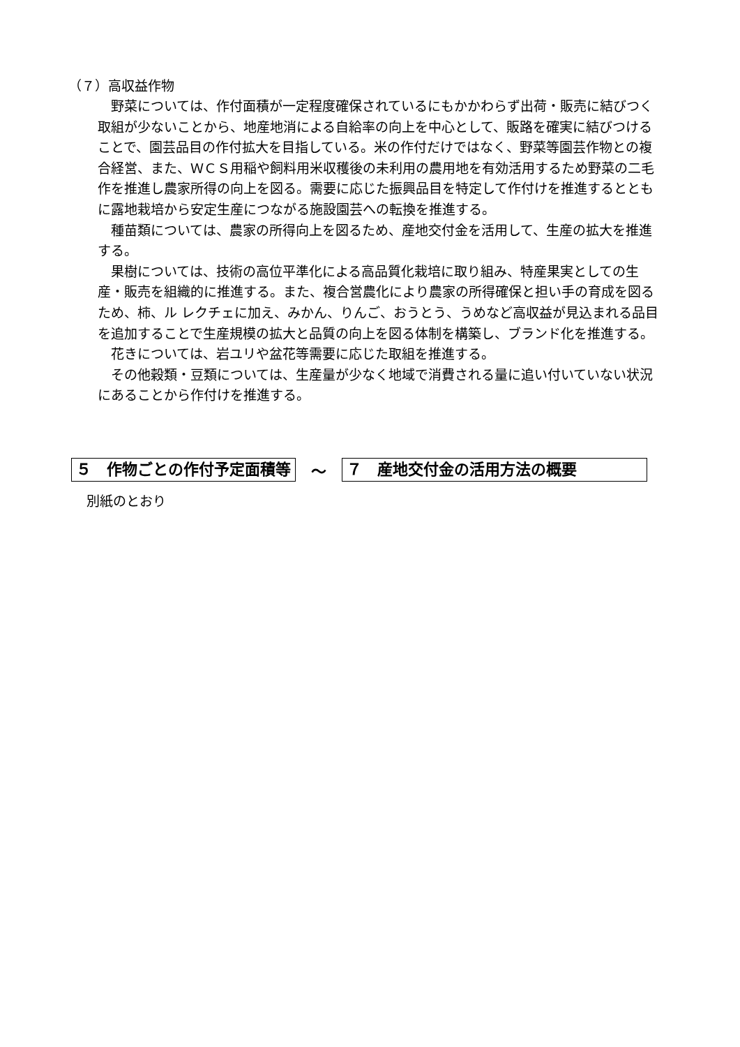（７）高収益作物
野菜については、作付面積が一定程度確保されているにもかかわらず出荷・販売に結びつく取組が少ないことから、地産地消による自給率の向上を中心として、販路を確実に結びつけることで、園芸品目の作付拡大を目指している。米の作付だけではなく、野菜等園芸作物との複合経営、また、ＷＣＳ用稲や飼料用米収穫後の未利用の農用地を有効活用するため野菜の二毛作を推進し農家所得の向上を図る。需要に応じた振興品目を特定して作付けを推進するとともに露地栽培から安定生産につながる施設園芸への転換を推進する。
種苗類については、農家の所得向上を図るため、産地交付金を活用して、生産の拡大を推進する。
果樹については、技術の高位平準化による高品質化栽培に取り組み、特産果実としての生産・販売を組織的に推進する。また、複合営農化により農家の所得確保と担い手の育成を図るため、柿、ル レクチェに加え、みかん、りんご、おうとう、うめなど高収益が見込まれる品目を追加することで生産規模の拡大と品質の向上を図る体制を構築し、ブランド化を推進する。
花きについては、岩ユリや盆花等需要に応じた取組を推進する。
その他穀類・豆類については、生産量が少なく地域で消費される量に追い付いていない状況にあることから作付けを推進する。
５　作物ごとの作付予定面積等 ～ ７　産地交付金の活用方法の概要
別紙のとおり